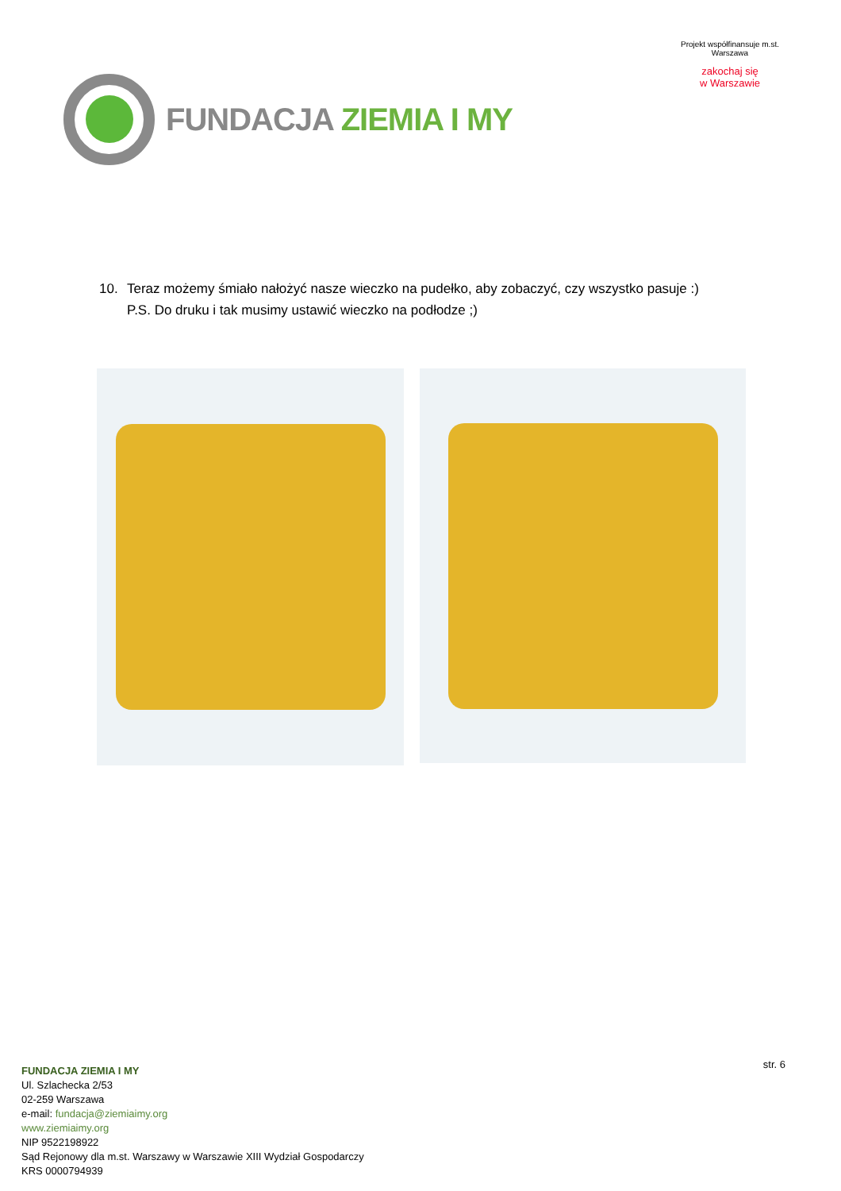FUNDACJA ZIEMIA I MY
Projekt współfinansuje m.st. Warszawa
zakochaj się
w Warszawie
10. Teraz możemy śmiało nałożyć nasze wieczko na pudełko, aby zobaczyć, czy wszystko pasuje :)
P.S. Do druku i tak musimy ustawić wieczko na podłodze ;)
str. 6
FUNDACJA ZIEMIA I MY
Ul. Szlachecka 2/53
02-259 Warszawa
e-mail: fundacja@ziemiaimy.org
www.ziemiaimy.org
NIP 9522198922
Sąd Rejonowy dla m.st. Warszawy w Warszawie XIII Wydział Gospodarczy
KRS 0000794939